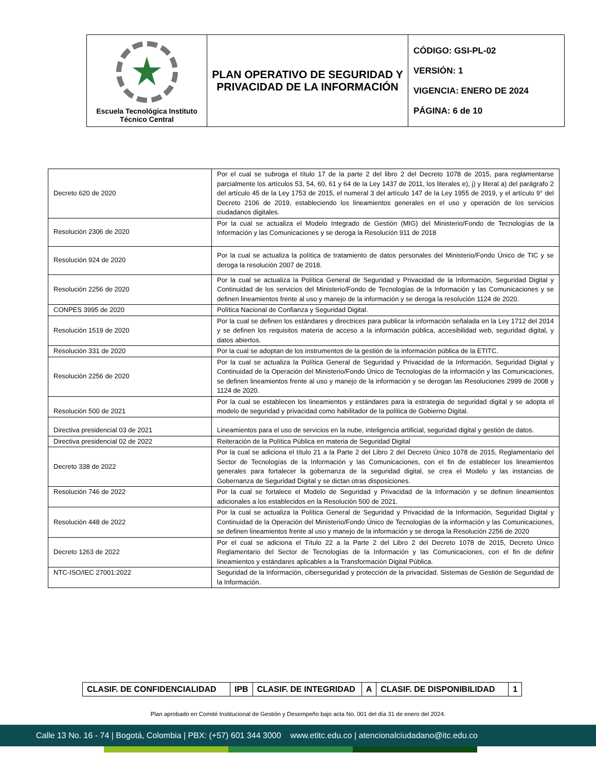| Escuela Tecnológica Instituto Técnico Central | PLAN OPERATIVO DE SEGURIDAD Y PRIVACIDAD DE LA INFORMACIÓN | CÓDIGO: GSI-PL-02 VERSIÓN: 1 VIGENCIA: ENERO DE 2024 PÁGINA: 6 de 10 |
| Decreto 620 de 2020 | Por el cual se subroga el título 17 de la parte 2 del libro 2 del Decreto 1078 de 2015, para reglamentarse parcialmente los artículos 53, 54, 60, 61 y 64 de la Ley 1437 de 2011, los literales e), j) y literal a) del parágrafo 2 del artículo 45 de la Ley 1753 de 2015, el numeral 3 del artículo 147 de la Ley 1955 de 2019, y el artículo 9° del Decreto 2106 de 2019, estableciendo los lineamientos generales en el uso y operación de los servicios ciudadanos digitales. |
| Resolución 2306 de 2020 | Por la cual se actualiza el Modelo Integrado de Gestión (MIG) del Ministerio/Fondo de Tecnologías de la Información y las Comunicaciones y se deroga la Resolución 911 de 2018 |
| Resolución 924 de 2020 | Por la cual se actualiza la política de tratamiento de datos personales del Ministerio/Fondo Único de TIC y se deroga la resolución 2007 de 2018. |
| Resolución 2256 de 2020 | Por la cual se actualiza la Política General de Seguridad y Privacidad de la Información, Seguridad Digital y Continuidad de los servicios del Ministerio/Fondo de Tecnologías de la Información y las Comunicaciones y se definen lineamientos frente al uso y manejo de la información y se deroga la resolución 1124 de 2020. |
| CONPES 3995 de 2020 | Política Nacional de Confianza y Seguridad Digital. |
| Resolución 1519 de 2020 | Por la cual se definen los estándares y directrices para publicar la información señalada en la Ley 1712 del 2014 y se definen los requisitos materia de acceso a la información pública, accesibilidad web, seguridad digital, y datos abiertos. |
| Resolución 331 de 2020 | Por la cual se adoptan de los instrumentos de la gestión de la información pública de la ETITC. |
| Resolución 2256 de 2020 | Por la cual se actualiza la Política General de Seguridad y Privacidad de la Información, Seguridad Digital y Continuidad de la Operación del Ministerio/Fondo Único de Tecnologías de la información y las Comunicaciones, se definen lineamientos frente al uso y manejo de la información y se derogan las Resoluciones 2999 de 2008 y 1124 de 2020. |
| Resolución 500 de 2021 | Por la cual se establecen los lineamientos y estándares para la estrategia de seguridad digital y se adopta el modelo de seguridad y privacidad como habilitador de la política de Gobierno Digital. |
| Directiva presidencial 03 de 2021 | Lineamientos para el uso de servicios en la nube, inteligencia artificial, seguridad digital y gestión de datos. |
| Directiva presidencial 02 de 2022 | Reiteración de la Política Pública en materia de Seguridad Digital |
| Decreto 338 de 2022 | Por la cual se adiciona el título 21 a la Parte 2 del Libro 2 del Decreto Único 1078 de 2015, Reglamentario del Sector de Tecnologías de la Información y las Comunicaciones, con el fin de establecer los lineamientos generales para fortalecer la gobernanza de la seguridad digital, se crea el Modelo y las instancias de Gobernanza de Seguridad Digital y se dictan otras disposiciones. |
| Resolución 746 de 2022 | Por la cual se fortalece el Modelo de Seguridad y Privacidad de la Información y se definen lineamientos adicionales a los establecidos en la Resolución 500 de 2021. |
| Resolución 448 de 2022 | Por la cual se actualiza la Política General de Seguridad y Privacidad de la Información, Seguridad Digital y Continuidad de la Operación del Ministerio/Fondo Único de Tecnologías de la información y las Comunicaciones, se definen lineamientos frente al uso y manejo de la información y se deroga la Resolución 2256 de 2020 |
| Decreto 1263 de 2022 | Por el cual se adiciona el Título 22 a la Parte 2 del Libro 2 del Decreto 1078 de 2015, Decreto Único Reglamentario del Sector de Tecnologías de la Información y las Comunicaciones, con el fin de definir lineamientos y estándares aplicables a la Transformación Digital Pública. |
| NTC-ISO/IEC 27001:2022 | Seguridad de la Información, ciberseguridad y protección de la privacidad. Sistemas de Gestión de Seguridad de la Información. |
| CLASIF. DE CONFIDENCIALIDAD | IPB | CLASIF. DE INTEGRIDAD | A | CLASIF. DE DISPONIBILIDAD | 1 |
Plan aprobado en Comité Institucional de Gestión y Desempeño bajo acta No. 001 del día 31 de enero del 2024.
Calle 13 No. 16 - 74 | Bogotá, Colombia | PBX: (+57) 601 344 3000 www.etitc.edu.co | atencionalciudadano@itc.edu.co